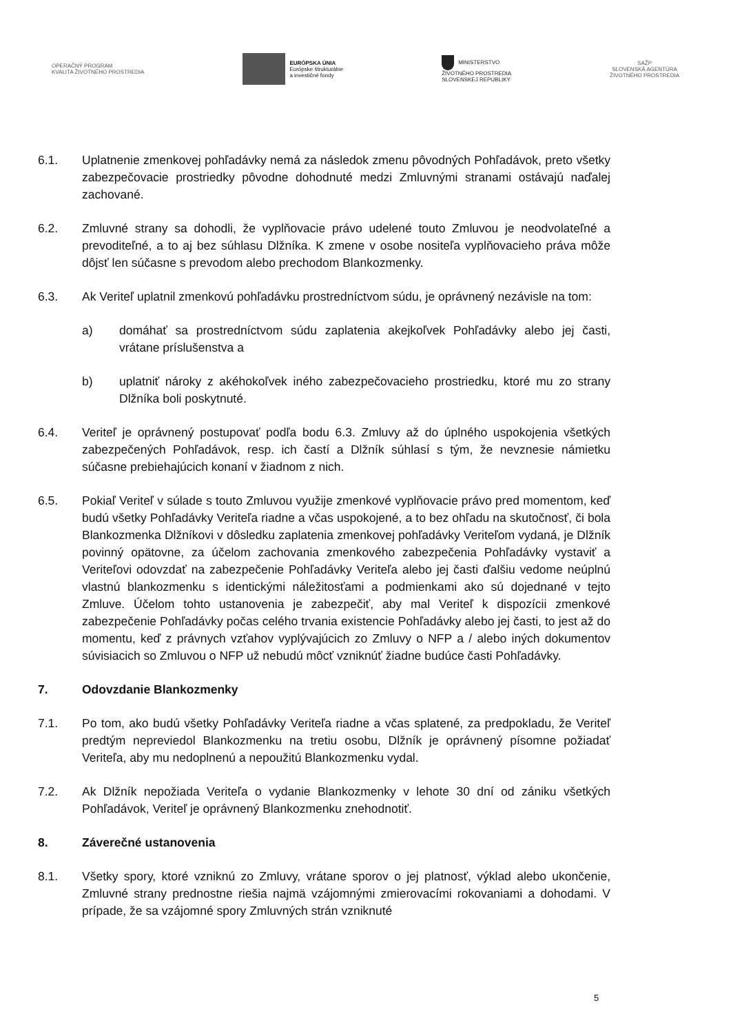OPERAČNÝ PROGRAM
KVALITA ŽIVOTNÉHO PROSTREDIA
EURÓPSKA ÚNIA
Európske štrukturálne
a investičné fondy
MINISTERSTVO
ŽIVOTNÉHO PROSTREDIA
SLOVENSKEJ REPUBLIKY
SAŽP
SLOVENSKÁ AGENTÚRA
ŽIVOTNÉHO PROSTREDIA
6.1. Uplatnenie zmenkovej pohľadávky nemá za následok zmenu pôvodných Pohľadávok, preto všetky zabezpečovacie prostriedky pôvodne dohodnuté medzi Zmluvnými stranami ostávajú naďalej zachované.
6.2. Zmluvné strany sa dohodli, že vyplňovacie právo udelené touto Zmluvou je neodvolateľné a prevoditeľné, a to aj bez súhlasu Dlžníka. K zmene v osobe nositeľa vyplňovacieho práva môže dôjsť len súčasne s prevodom alebo prechodom Blankozmenky.
6.3. Ak Veriteľ uplatnil zmenkovú pohľadávku prostredníctvom súdu, je oprávnený nezávisle na tom:
a) domáhať sa prostredníctvom súdu zaplatenia akejkoľvek Pohľadávky alebo jej časti, vrátane príslušenstva a
b) uplatniť nároky z akéhokoľvek iného zabezpečovacieho prostriedku, ktoré mu zo strany Dlžníka boli poskytnuté.
6.4. Veriteľ je oprávnený postupovať podľa bodu 6.3. Zmluvy až do úplného uspokojenia všetkých zabezpečených Pohľadávok, resp. ich častí a Dlžník súhlasí s tým, že nevznesie námietku súčasne prebiehajúcich konaní v žiadnom z nich.
6.5. Pokiaľ Veriteľ v súlade s touto Zmluvou využije zmenkové vyplňovacie právo pred momentom, keď budú všetky Pohľadávky Veriteľa riadne a včas uspokojené, a to bez ohľadu na skutočnosť, či bola Blankozmenka Dlžníkovi v dôsledku zaplatenia zmenkovej pohľadávky Veriteľom vydaná, je Dlžník povinný opätovne, za účelom zachovania zmenkového zabezpečenia Pohľadávky vystaviť a Veriteľovi odovzdať na zabezpečenie Pohľadávky Veriteľa alebo jej časti ďalšiu vedome neúplnú vlastnú blankozmenku s identickými náležitosťami a podmienkami ako sú dojednané v tejto Zmluve. Účelom tohto ustanovenia je zabezpečiť, aby mal Veriteľ k dispozícii zmenkové zabezpečenie Pohľadávky počas celého trvania existencie Pohľadávky alebo jej časti, to jest až do momentu, keď z právnych vzťahov vyplývajúcich zo Zmluvy o NFP a / alebo iných dokumentov súvisiacich so Zmluvou o NFP už nebudú môcť vzniknúť žiadne budúce časti Pohľadávky.
7. Odovzdanie Blankozmenky
7.1. Po tom, ako budú všetky Pohľadávky Veriteľa riadne a včas splatené, za predpokladu, že Veriteľ predtým nepreviedol Blankozmenku na tretiu osobu, Dlžník je oprávnený písomne požiadať Veriteľa, aby mu nedoplnenú a nepoužitú Blankozmenku vydal.
7.2. Ak Dlžník nepožiada Veriteľa o vydanie Blankozmenky v lehote 30 dní od zániku všetkých Pohľadávok, Veriteľ je oprávnený Blankozmenku znehodnotiť.
8. Záverečné ustanovenia
8.1. Všetky spory, ktoré vzniknú zo Zmluvy, vrátane sporov o jej platnosť, výklad alebo ukončenie, Zmluvné strany prednostne riešia najmä vzájomnými zmierovacími rokovaniami a dohodami. V prípade, že sa vzájomné spory Zmluvných strán vzniknuté
5